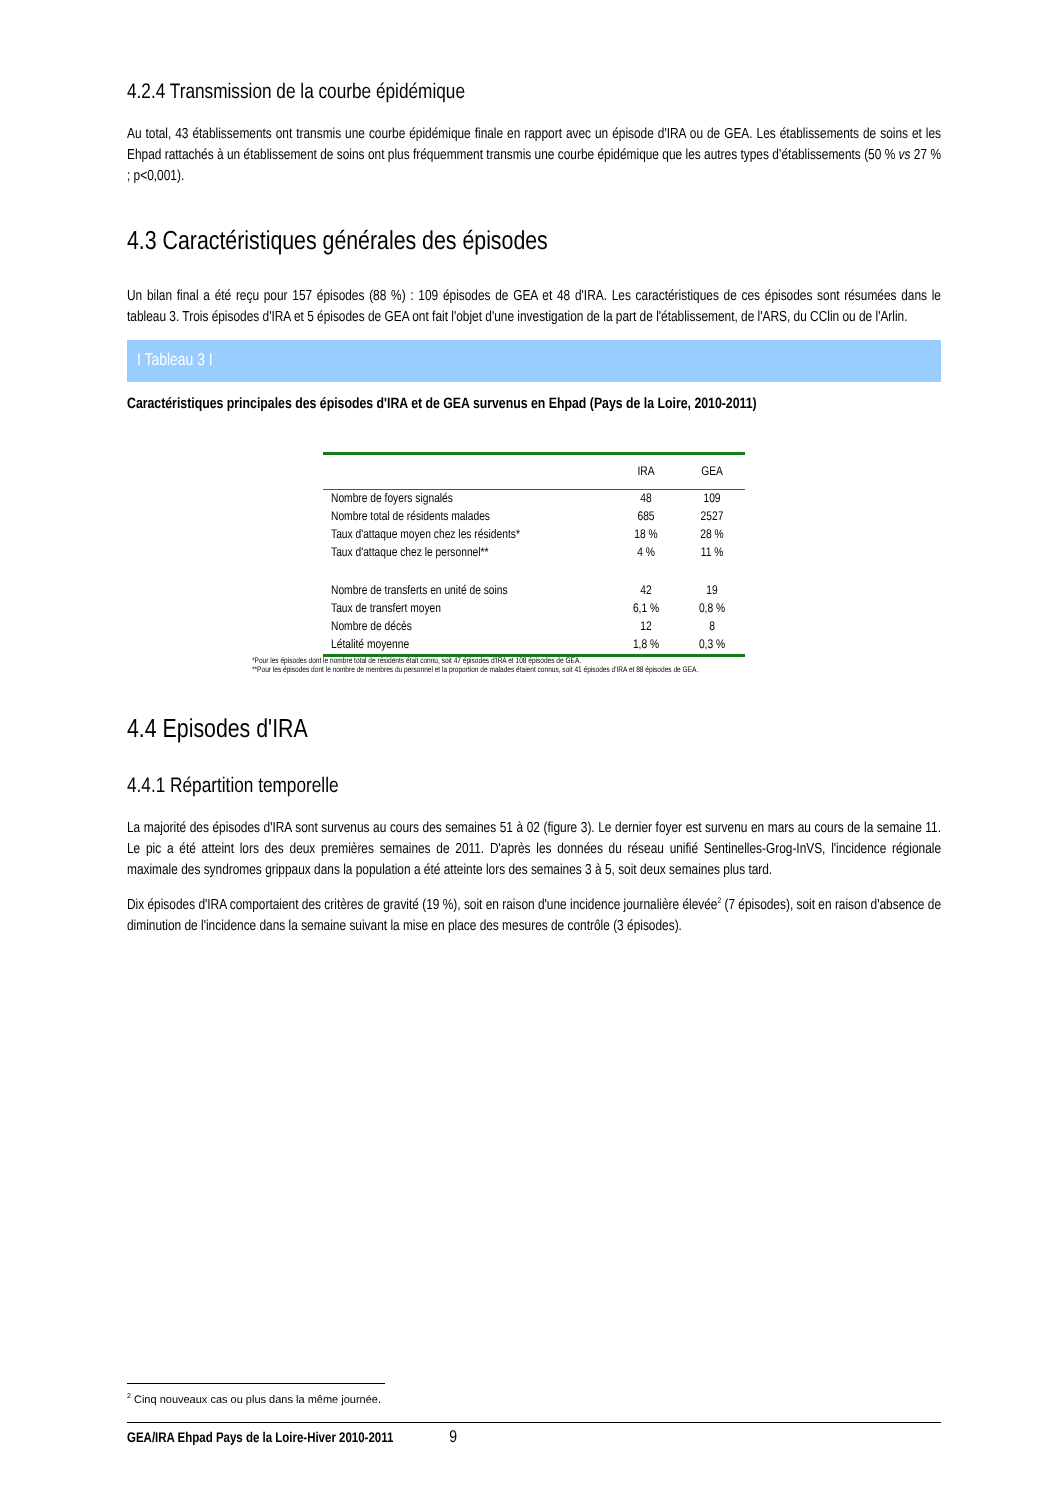4.2.4 Transmission de la courbe épidémique
Au total, 43 établissements ont transmis une courbe épidémique finale en rapport avec un épisode d'IRA ou de GEA. Les établissements de soins et les Ehpad rattachés à un établissement de soins ont plus fréquemment transmis une courbe épidémique que les autres types d’établissements (50 % vs 27 % ; p<0,001).
4.3 Caractéristiques générales des épisodes
Un bilan final a été reçu pour 157 épisodes (88 %) : 109 épisodes de GEA et 48 d'IRA. Les caractéristiques de ces épisodes sont résumées dans le tableau 3. Trois épisodes d'IRA et 5 épisodes de GEA ont fait l'objet d'une investigation de la part de l'établissement, de l'ARS, du CClin ou de l'Arlin.
I Tableau 3 I
Caractéristiques principales des épisodes d'IRA et de GEA survenus en Ehpad (Pays de la Loire, 2010-2011)
| | IRA | GEA |
| --- | --- | --- |
| Nombre de foyers signalés | 48 | 109 |
| Nombre total de résidents malades | 685 | 2527 |
| Taux d'attaque moyen chez les résidents* | 18 % | 28 % |
| Taux d'attaque chez le personnel** | 4 % | 11 % |
| Nombre de transferts en unité de soins | 42 | 19 |
| Taux de transfert moyen | 6,1 % | 0,8 % |
| Nombre de décès | 12 | 8 |
| Létalité moyenne | 1,8 % | 0,3 % |
*Pour les épisodes dont le nombre total de résidents était connu, soit 47 épisodes d'IRA et 108 épisodes de GEA.
**Pour les épisodes dont le nombre de membres du personnel et la proportion de malades étaient connus, soit 41 épisodes d'IRA et 88 épisodes de GEA.
4.4 Episodes d'IRA
4.4.1 Répartition temporelle
La majorité des épisodes d'IRA sont survenus au cours des semaines 51 à 02 (figure 3). Le dernier foyer est survenu en mars au cours de la semaine 11. Le pic a été atteint lors des deux premières semaines de 2011. D'après les données du réseau unifié Sentinelles-Grog-InVS, l'incidence régionale maximale des syndromes grippaux dans la population a été atteinte lors des semaines 3 à 5, soit deux semaines plus tard.
Dix épisodes d'IRA comportaient des critères de gravité (19 %), soit en raison d'une incidence journalière élevée<sup>2</sup> (7 épisodes), soit en raison d'absence de diminution de l'incidence dans la semaine suivant la mise en place des mesures de contrôle (3 épisodes).
<sup>2</sup> Cinq nouveaux cas ou plus dans la même journée.
GEA/IRA Ehpad Pays de la Loire-Hiver 2010-2011 9